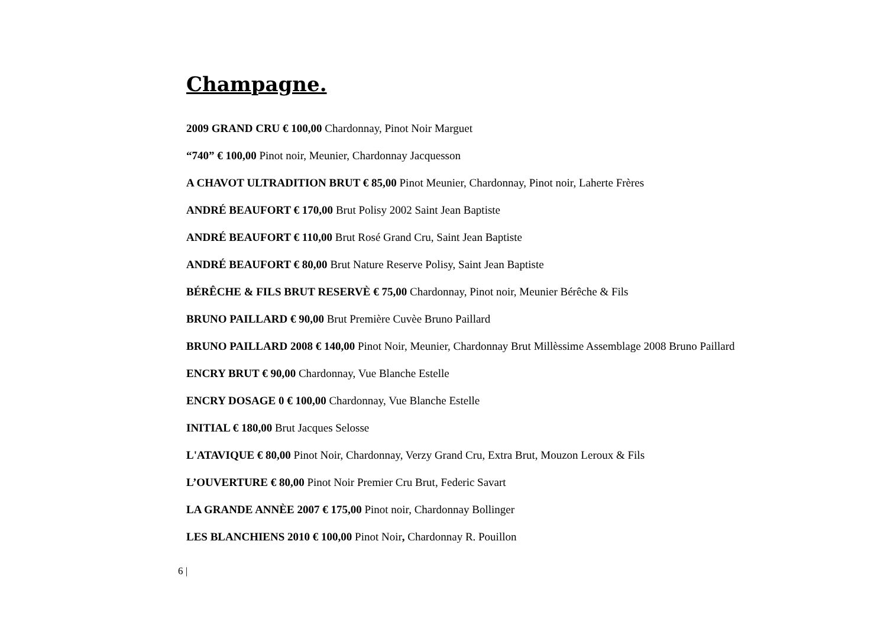Champagne.
2009 GRAND CRU € 100,00 Chardonnay, Pinot Noir Marguet
“740” € 100,00 Pinot noir, Meunier, Chardonnay Jacquesson
A CHAVOT ULTRADITION BRUT € 85,00 Pinot Meunier, Chardonnay, Pinot noir, Laherte Frères
ANDRÉ BEAUFORT € 170,00 Brut Polisy 2002 Saint Jean Baptiste
ANDRÉ BEAUFORT € 110,00 Brut Rosé Grand Cru, Saint Jean Baptiste
ANDRÉ BEAUFORT € 80,00 Brut Nature Reserve Polisy, Saint Jean Baptiste
BÉRÊCHE & FILS BRUT RESERVÈ € 75,00 Chardonnay, Pinot noir, Meunier Bérêche & Fils
BRUNO PAILLARD € 90,00 Brut Première Cuvèe Bruno Paillard
BRUNO PAILLARD 2008 € 140,00 Pinot Noir, Meunier, Chardonnay Brut Millèssime Assemblage 2008 Bruno Paillard
ENCRY BRUT € 90,00 Chardonnay, Vue Blanche Estelle
ENCRY DOSAGE 0 € 100,00 Chardonnay, Vue Blanche Estelle
INITIAL € 180,00 Brut Jacques Selosse
L'ATAVIQUE € 80,00 Pinot Noir, Chardonnay, Verzy Grand Cru, Extra Brut, Mouzon Leroux & Fils
L’OUVERTURE € 80,00 Pinot Noir Premier Cru Brut, Federic Savart
LA GRANDE ANNÈE 2007 € 175,00 Pinot noir, Chardonnay Bollinger
LES BLANCHIENS 2010 € 100,00 Pinot Noir, Chardonnay R. Pouillon
6 |